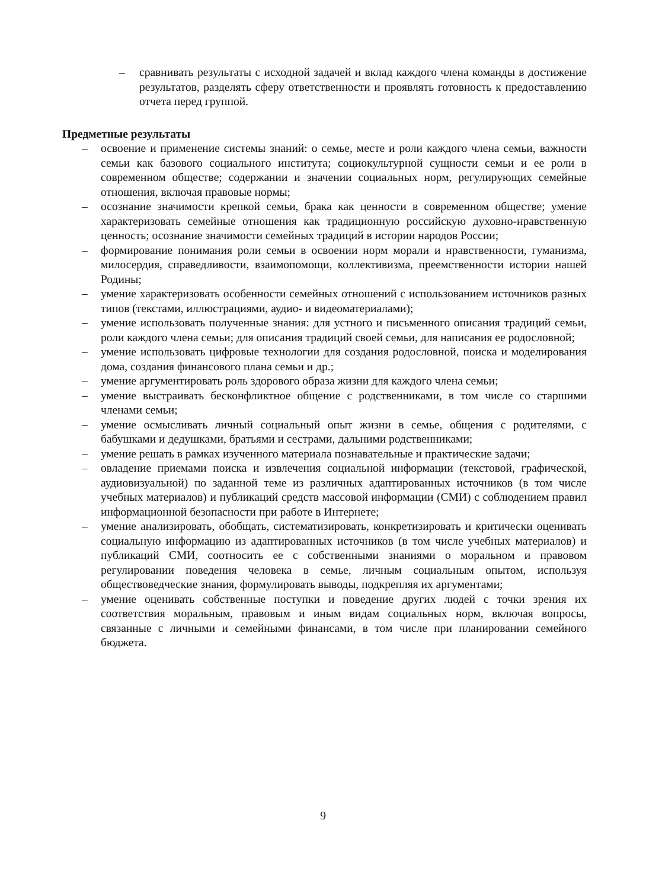– сравнивать результаты с исходной задачей и вклад каждого члена команды в достижение результатов, разделять сферу ответственности и проявлять готовность к предоставлению отчета перед группой.
Предметные результаты
– освоение и применение системы знаний: о семье, месте и роли каждого члена семьи, важности семьи как базового социального института; социокультурной сущности семьи и ее роли в современном обществе; содержании и значении социальных норм, регулирующих семейные отношения, включая правовые нормы;
– осознание значимости крепкой семьи, брака как ценности в современном обществе; умение характеризовать семейные отношения как традиционную российскую духовно-нравственную ценность; осознание значимости семейных традиций в истории народов России;
– формирование понимания роли семьи в освоении норм морали и нравственности, гуманизма, милосердия, справедливости, взаимопомощи, коллективизма, преемственности истории нашей Родины;
– умение характеризовать особенности семейных отношений с использованием источников разных типов (текстами, иллюстрациями, аудио- и видеоматериалами);
– умение использовать полученные знания: для устного и письменного описания традиций семьи, роли каждого члена семьи; для описания традиций своей семьи, для написания ее родословной;
– умение использовать цифровые технологии для создания родословной, поиска и моделирования дома, создания финансового плана семьи и др.;
– умение аргументировать роль здорового образа жизни для каждого члена семьи;
– умение выстраивать бесконфликтное общение с родственниками, в том числе со старшими членами семьи;
– умение осмысливать личный социальный опыт жизни в семье, общения с родителями, с бабушками и дедушками, братьями и сестрами, дальними родственниками;
– умение решать в рамках изученного материала познавательные и практические задачи;
– овладение приемами поиска и извлечения социальной информации (текстовой, графической, аудиовизуальной) по заданной теме из различных адаптированных источников (в том числе учебных материалов) и публикаций средств массовой информации (СМИ) с соблюдением правил информационной безопасности при работе в Интернете;
– умение анализировать, обобщать, систематизировать, конкретизировать и критически оценивать социальную информацию из адаптированных источников (в том числе учебных материалов) и публикаций СМИ, соотносить ее с собственными знаниями о моральном и правовом регулировании поведения человека в семье, личным социальным опытом, используя обществоведческие знания, формулировать выводы, подкрепляя их аргументами;
– умение оценивать собственные поступки и поведение других людей с точки зрения их соответствия моральным, правовым и иным видам социальных норм, включая вопросы, связанные с личными и семейными финансами, в том числе при планировании семейного бюджета.
9